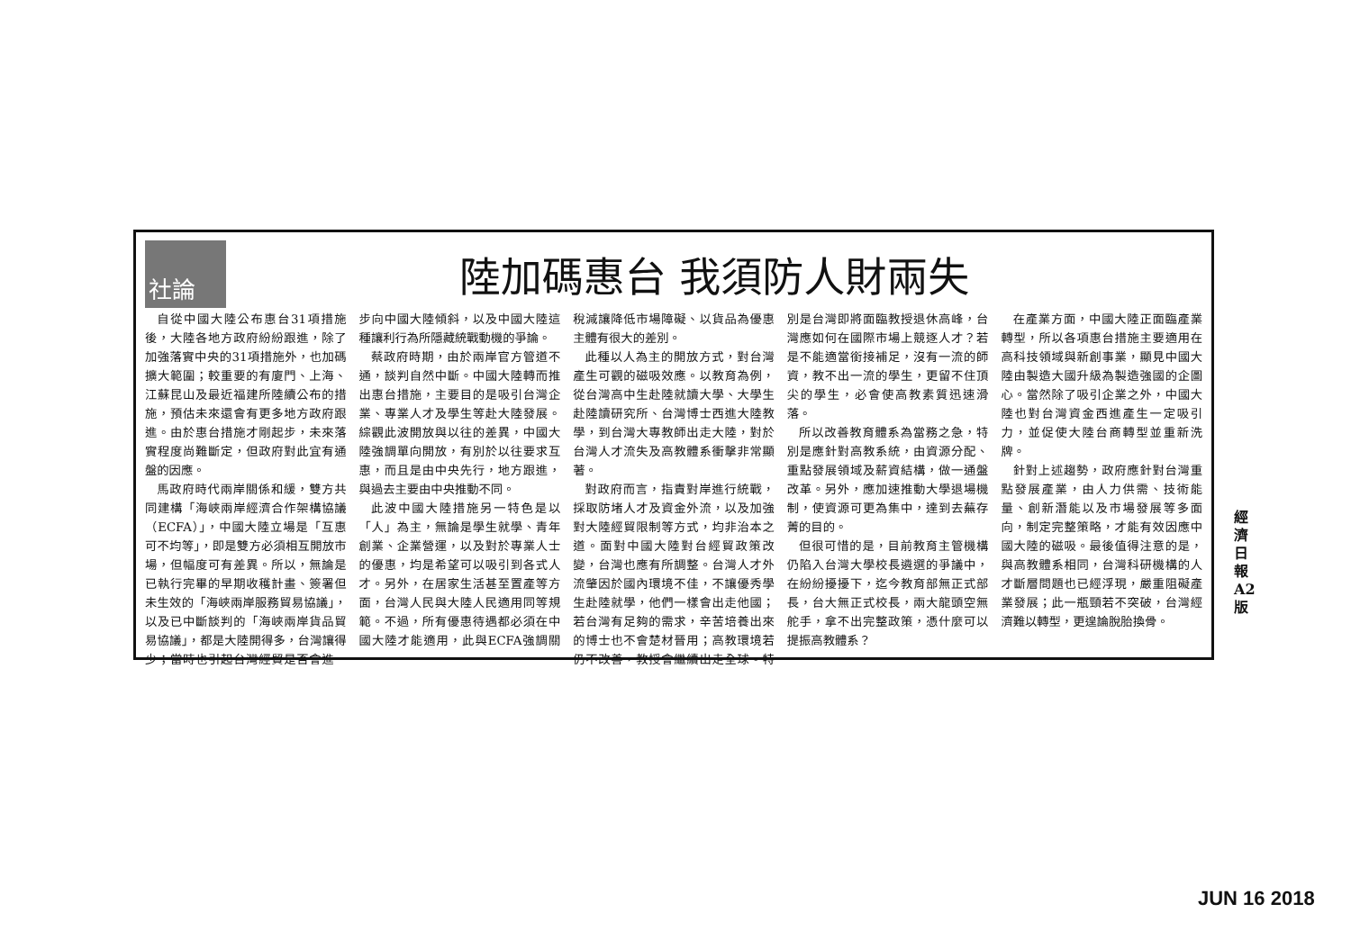社論
陸加碼惠台 我須防人財兩失
自從中國大陸公布惠台31項措施後，大陸各地方政府紛紛跟進，除了加強落實中央的31項措施外，也加碼擴大範圍；較重要的有廈門、上海、江蘇昆山及最近福建所陸續公布的措施，預估未來還會有更多地方政府跟進。由於惠台措施才剛起步，未來落實程度尚難斷定，但政府對此宜有通盤的因應。
馬政府時代兩岸關係和緩，雙方共同建構「海峽兩岸經濟合作架構協議（ECFA）」，中國大陸立場是「互惠可不均等」，即是雙方必須相互開放市場，但幅度可有差異。所以，無論是已執行完畢的早期收穫計畫、簽署但未生效的「海峽兩岸服務貿易協議」，以及已中斷談判的「海峽兩岸貨品貿易協議」，都是大陸開得多，台灣讓得少；當時也引起台灣經貿是否會進一步向中國大陸傾斜，以及中國大陸這種讓利行為所隱藏統戰動機的爭論。
蔡政府時期，由於兩岸官方管道不通，談判自然中斷。中國大陸轉而推出惠台措施，主要目的是吸引台灣企業、專業人才及學生等赴大陸發展。綜觀此波開放與以往的差異，中國大陸強調單向開放，有別於以往要求互惠，而且是由中央先行，地方跟進，與過去主要由中央推動不同。
此波中國大陸措施另一特色是以「人」為主，無論是學生就學、青年創業、企業營運，以及對於專業人士的優惠，均是希望可以吸引到各式人才。另外，在居家生活甚至置產等方面，台灣人民與大陸人民適用同等規範。不過，所有優惠待遇都必須在中國大陸才能適用，此與ECFA強調關稅減讓降低市場障礙、以貨品為優惠主體有很大的差別。
此種以人為主的開放方式，對台灣產生可觀的磁吸效應。以教育為例，從台灣高中生赴陸就讀大學、大學生赴陸讀研究所、台灣博士西進大陸教學，到台灣大專教師出走大陸，對於台灣人才流失及高教體系衝擊非常顯著。
對政府而言，指責對岸進行統戰，採取防堵人才及資金外流，以及加強對大陸經貿限制等方式，均非治本之道。面對中國大陸對台經貿政策改變，台灣也應有所調整。台灣人才外流肇因於國內環境不佳，不讓優秀學生赴陸就學，他們一樣會出走他國；若台灣有足夠的需求，辛苦培養出來的博士也不會楚材晉用；高教環境若仍不改善，教授會繼續出走全球。特別是台灣即將面臨教授退休高峰，台灣應如何在國際市場上競逐人才？若是不能適當銜接補足，沒有一流的師資，教不出一流的學生，更留不住頂尖的學生，必會使高教素質迅速滑落。
所以改善教育體系為當務之急，特別是應針對高教系統，由資源分配、重點發展領域及薪資結構，做一通盤改革。另外，應加速推動大學退場機制，使資源可更為集中，達到去蕪存菁的目的。
但很可惜的是，目前教育主管機構仍陷入台灣大學校長遴選的爭議中，在紛紛擾擾下，迄今教育部無正式部長，台大無正式校長，兩大龍頭空無舵手，拿不出完整政策，憑什麼可以提振高教體系？
在產業方面，中國大陸正面臨產業轉型，所以各項惠台措施主要適用在高科技領域與新創事業，顯見中國大陸由製造大國升級為製造強國的企圖心。當然除了吸引企業之外，中國大陸也對台灣資金西進產生一定吸引力，並促使大陸台商轉型並重新洗牌。
針對上述趨勢，政府應針對台灣重點發展產業，由人力供需、技術能量、創新潛能以及市場發展等多面向，制定完整策略，才能有效因應中國大陸的磁吸。最後值得注意的是，與高教體系相同，台灣科研機構的人才斷層問題也已經浮現，嚴重阻礙產業發展；此一瓶頸若不突破，台灣經濟難以轉型，更遑論脫胎換骨。
經濟日報 A2 版
JUN 16 2018